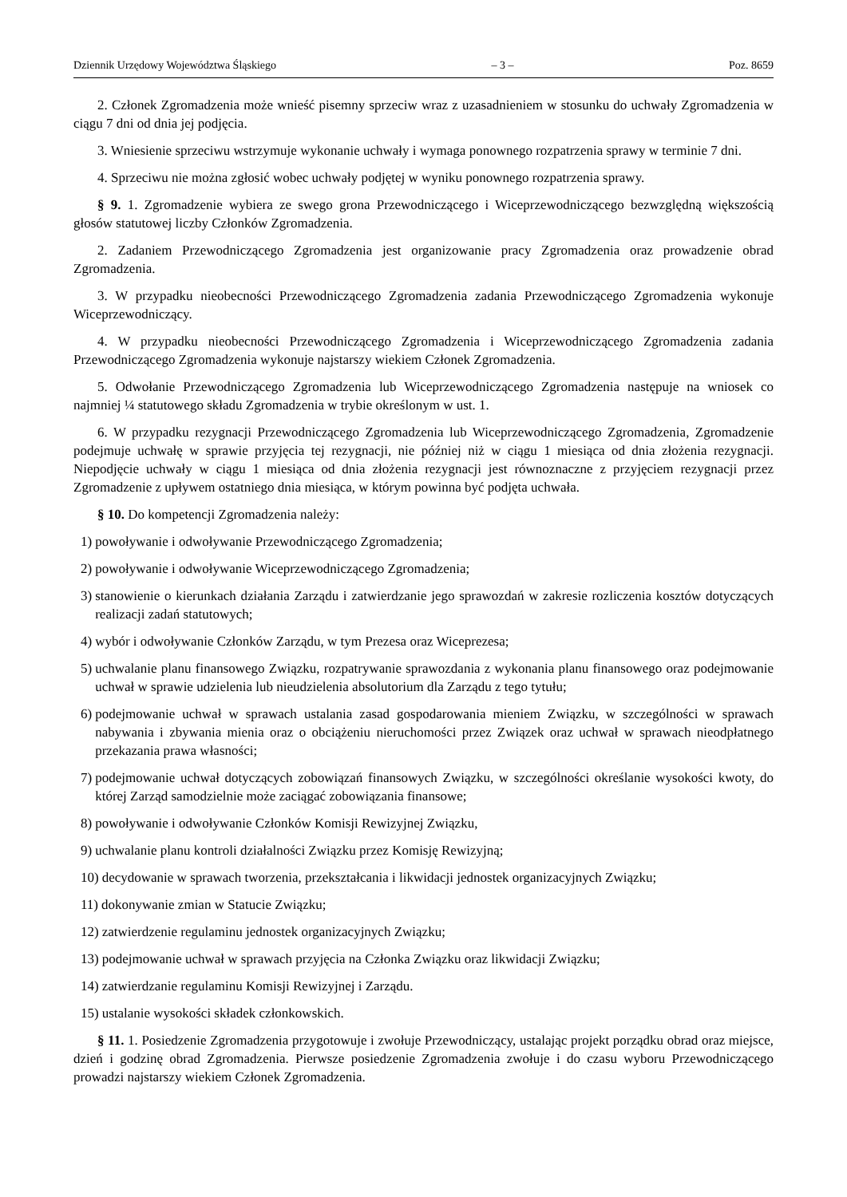Dziennik Urzędowy Województwa Śląskiego – 3 – Poz. 8659
2. Członek Zgromadzenia może wnieść pisemny sprzeciw wraz z uzasadnieniem w stosunku do uchwały Zgromadzenia w ciągu 7 dni od dnia jej podjęcia.
3. Wniesienie sprzeciwu wstrzymuje wykonanie uchwały i wymaga ponownego rozpatrzenia sprawy w terminie 7 dni.
4. Sprzeciwu nie można zgłosić wobec uchwały podjętej w wyniku ponownego rozpatrzenia sprawy.
§ 9. 1. Zgromadzenie wybiera ze swego grona Przewodniczącego i Wiceprzewodniczącego bezwzględną większością głosów statutowej liczby Członków Zgromadzenia.
2. Zadaniem Przewodniczącego Zgromadzenia jest organizowanie pracy Zgromadzenia oraz prowadzenie obrad Zgromadzenia.
3. W przypadku nieobecności Przewodniczącego Zgromadzenia zadania Przewodniczącego Zgromadzenia wykonuje Wiceprzewodniczący.
4. W przypadku nieobecności Przewodniczącego Zgromadzenia i Wiceprzewodniczącego Zgromadzenia zadania Przewodniczącego Zgromadzenia wykonuje najstarszy wiekiem Członek Zgromadzenia.
5. Odwołanie Przewodniczącego Zgromadzenia lub Wiceprzewodniczącego Zgromadzenia następuje na wniosek co najmniej ¼ statutowego składu Zgromadzenia w trybie określonym w ust. 1.
6. W przypadku rezygnacji Przewodniczącego Zgromadzenia lub Wiceprzewodniczącego Zgromadzenia, Zgromadzenie podejmuje uchwałę w sprawie przyjęcia tej rezygnacji, nie później niż w ciągu 1 miesiąca od dnia złożenia rezygnacji. Niepodjęcie uchwały w ciągu 1 miesiąca od dnia złożenia rezygnacji jest równoznaczne z przyjęciem rezygnacji przez Zgromadzenie z upływem ostatniego dnia miesiąca, w którym powinna być podjęta uchwała.
§ 10. Do kompetencji Zgromadzenia należy:
1) powoływanie i odwoływanie Przewodniczącego Zgromadzenia;
2) powoływanie i odwoływanie Wiceprzewodniczącego Zgromadzenia;
3) stanowienie o kierunkach działania Zarządu i zatwierdzanie jego sprawozdań w zakresie rozliczenia kosztów dotyczących realizacji zadań statutowych;
4) wybór i odwoływanie Członków Zarządu, w tym Prezesa oraz Wiceprezesa;
5) uchwalanie planu finansowego Związku, rozpatrywanie sprawozdania z wykonania planu finansowego oraz podejmowanie uchwał w sprawie udzielenia lub nieudzielenia absolutorium dla Zarządu z tego tytułu;
6) podejmowanie uchwał w sprawach ustalania zasad gospodarowania mieniem Związku, w szczególności w sprawach nabywania i zbywania mienia oraz o obciążeniu nieruchomości przez Związek oraz uchwał w sprawach nieodpłatnego przekazania prawa własności;
7) podejmowanie uchwał dotyczących zobowiązań finansowych Związku, w szczególności określanie wysokości kwoty, do której Zarząd samodzielnie może zaciągać zobowiązania finansowe;
8) powoływanie i odwoływanie Członków Komisji Rewizyjnej Związku,
9) uchwalanie planu kontroli działalności Związku przez Komisję Rewizyjną;
10) decydowanie w sprawach tworzenia, przekształcania i likwidacji jednostek organizacyjnych Związku;
11) dokonywanie zmian w Statucie Związku;
12) zatwierdzenie regulaminu jednostek organizacyjnych Związku;
13) podejmowanie uchwał w sprawach przyjęcia na Członka Związku oraz likwidacji Związku;
14) zatwierdzanie regulaminu Komisji Rewizyjnej i Zarządu.
15) ustalanie wysokości składek członkowskich.
§ 11. 1. Posiedzenie Zgromadzenia przygotowuje i zwołuje Przewodniczący, ustalając projekt porządku obrad oraz miejsce, dzień i godzinę obrad Zgromadzenia. Pierwsze posiedzenie Zgromadzenia zwołuje i do czasu wyboru Przewodniczącego prowadzi najstarszy wiekiem Członek Zgromadzenia.